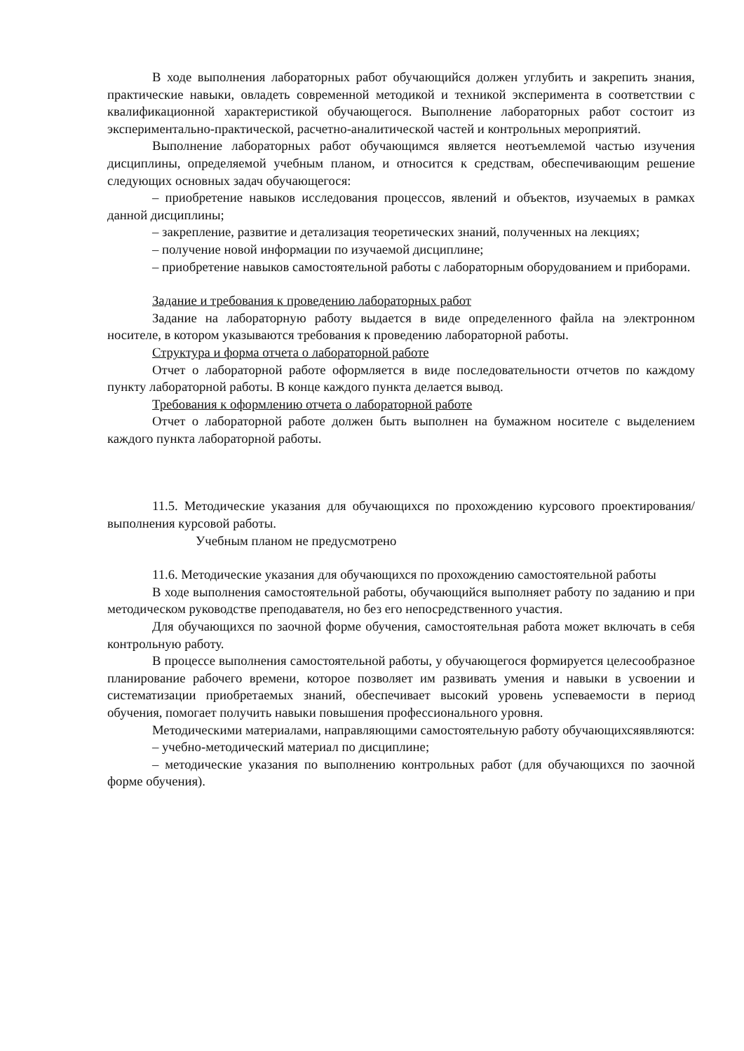В ходе выполнения лабораторных работ обучающийся должен углубить и закрепить знания, практические навыки, овладеть современной методикой и техникой эксперимента в соответствии с квалификационной характеристикой обучающегося. Выполнение лабораторных работ состоит из экспериментально-практической, расчетно-аналитической частей и контрольных мероприятий.
Выполнение лабораторных работ обучающимся является неотъемлемой частью изучения дисциплины, определяемой учебным планом, и относится к средствам, обеспечивающим решение следующих основных задач обучающегося:
– приобретение навыков исследования процессов, явлений и объектов, изучаемых в рамках данной дисциплины;
– закрепление, развитие и детализация теоретических знаний, полученных на лекциях;
– получение новой информации по изучаемой дисциплине;
– приобретение навыков самостоятельной работы с лабораторным оборудованием и приборами.
Задание и требования к проведению лабораторных работ
Задание на лабораторную работу выдается в виде определенного файла на электронном носителе, в котором указываются требования к проведению лабораторной работы.
Структура и форма отчета о лабораторной работе
Отчет о лабораторной работе оформляется в виде последовательности отчетов по каждому пункту лабораторной работы. В конце каждого пункта делается вывод.
Требования к оформлению отчета о лабораторной работе
Отчет о лабораторной работе должен быть выполнен на бумажном носителе с выделением каждого пункта лабораторной работы.
11.5. Методические указания для обучающихся по прохождению курсового проектирования/выполнения курсовой работы.
Учебным планом не предусмотрено
11.6. Методические указания для обучающихся по прохождению самостоятельной работы
В ходе выполнения самостоятельной работы, обучающийся выполняет работу по заданию и при методическом руководстве преподавателя, но без его непосредственного участия.
Для обучающихся по заочной форме обучения, самостоятельная работа может включать в себя контрольную работу.
В процессе выполнения самостоятельной работы, у обучающегося формируется целесообразное планирование рабочего времени, которое позволяет им развивать умения и навыки в усвоении и систематизации приобретаемых знаний, обеспечивает высокий уровень успеваемости в период обучения, помогает получить навыки повышения профессионального уровня.
Методическими материалами, направляющими самостоятельную работу обучающихсяявляются:
– учебно-методический материал по дисциплине;
– методические указания по выполнению контрольных работ (для обучающихся по заочной форме обучения).